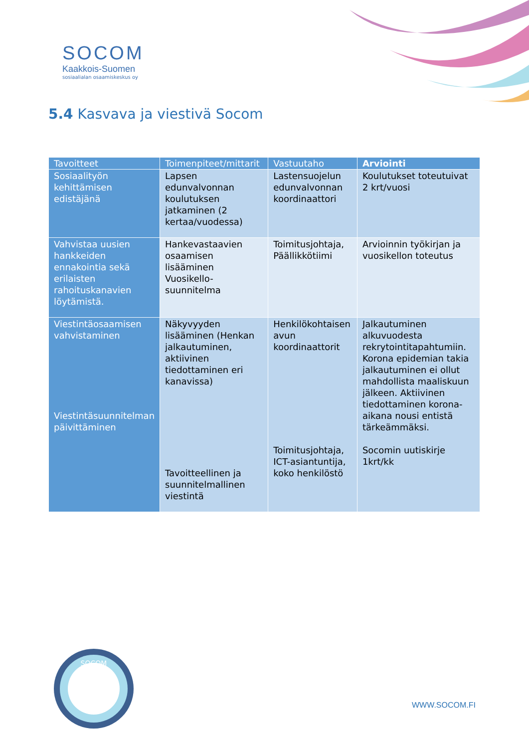SOCOM
Kaakkois-Suomen
sosiaalialan osaamiskeskus oy
5.4 Kasvava ja viestivä Socom
| Tavoitteet | Toimenpiteet/mittarit | Vastuutaho | Arviointi |
| --- | --- | --- | --- |
| Sosiaalityön kehittämisen edistäjänä | Lapsen edunvalvonnan koulutuksen jatkaminen (2 kertaa/vuodessa) | Lastensuojelun edunvalvonnan koordinaattori | Koulutukset toteutuivat 2 krt/vuosi |
| Vahvistaa uusien hankkeiden ennakointia sekä erilaisten rahoituskanavien löytämistä. | Hankevastaavien osaamisen lisääminen Vuosikello-suunnitelma | Toimitusjohtaja, Päällikkötiimi | Arvioinnin työkirjan ja vuosikellon toteutus |
| Viestintäosaamisen vahvistaminen Viestintäsuunnitelman päivittäminen | Näkyvyyden lisääminen (Henkan jalkautuminen, aktiivinen tiedottaminen eri kanavissa) Tavoitteellinen ja suunnitelmallinen viestintä | Henkilökohtaisen avun koordinaattorit Toimitusjohtaja, ICT-asiantuntija, koko henkilöstö | Jalkautuminen alkuvuodesta rekrytointitapahtumiin. Korona epidemian takia jalkautuminen ei ollut mahdollista maaliskuun jälkeen. Aktiivinen tiedottaminen korona-aikana nousi entistä tärkeämmäksi. Socomin uutiskirje 1krt/kk |
SOCOM
WWW.SOCOM.FI